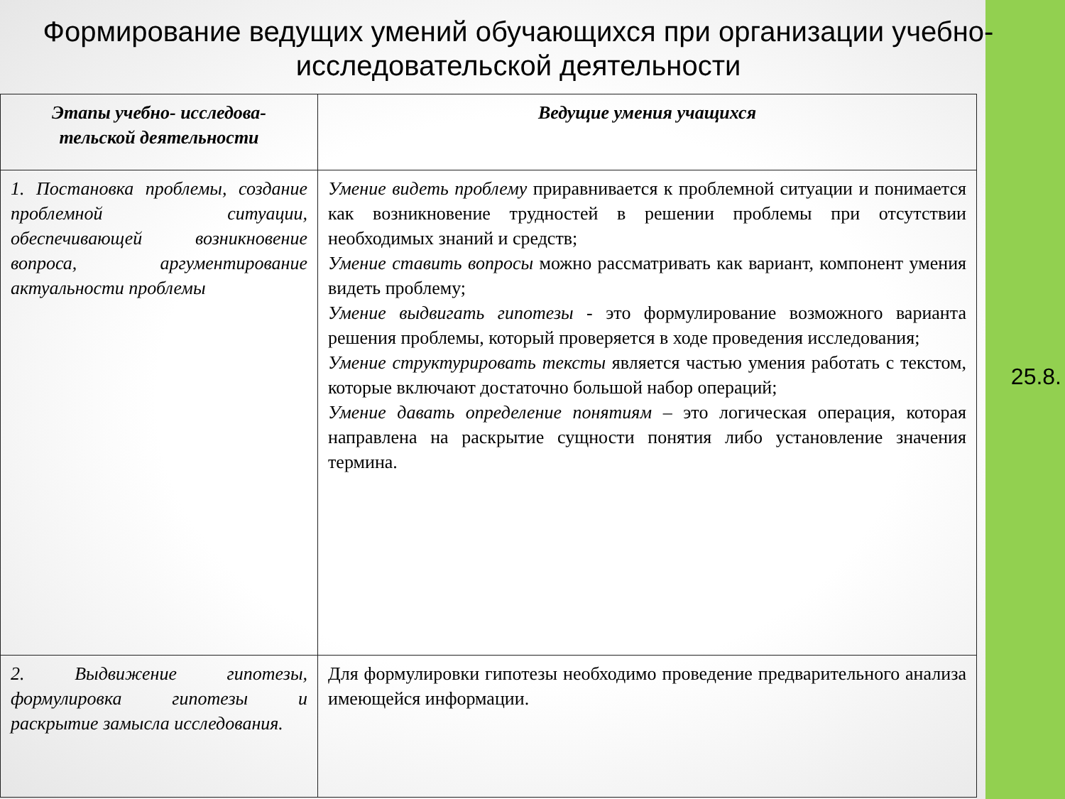Формирование ведущих умений обучающихся при организации учебно-исследовательской деятельности
25.8.
| Этапы учебно- исследова- тельской деятельности | Ведущие умения учащихся |
| --- | --- |
| 1. Постановка проблемы, создание проблемной ситуации, обеспечивающей возникновение вопроса, аргументирование актуальности проблемы | Умение видеть проблему приравнивается к проблемной ситуации и понимается как возникновение трудностей в решении проблемы при отсутствии необходимых знаний и средств; Умение ставить вопросы можно рассматривать как вариант, компонент умения видеть проблему; Умение выдвигать гипотезы - это формулирование возможного варианта решения проблемы, который проверяется в ходе проведения исследования; Умение структурировать тексты является частью умения работать с текстом, которые включают достаточно большой набор операций; Умение давать определение понятиям – это логическая операция, которая направлена на раскрытие сущности понятия либо установление значения термина. |
| 2. Выдвижение гипотезы, формулировка гипотезы и раскрытие замысла исследования. | Для формулировки гипотезы необходимо проведение предварительного анализа имеющейся информации. |